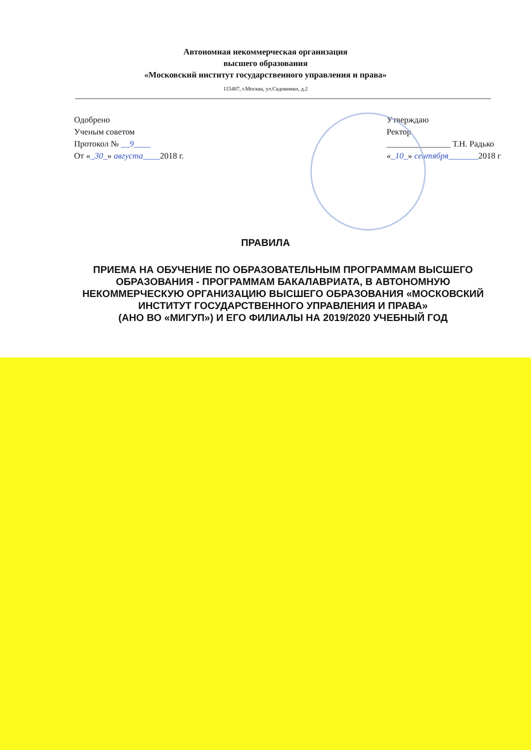Автономная некоммерческая организация
высшего образования
«Московский институт государственного управления и права»
115487, г.Москва, ул.Садовники, д.2
Одобрено
Ученым советом
Протокол № __9____
От «_30_» августа____2018 г.
Утверждаю
Ректор
_______________ Т.Н. Радько
«_10_» сентября_______2018 г
ПРАВИЛА
ПРИЕМА НА ОБУЧЕНИЕ ПО ОБРАЗОВАТЕЛЬНЫМ ПРОГРАММАМ ВЫСШЕГО ОБРАЗОВАНИЯ - ПРОГРАММАМ БАКАЛАВРИАТА, В АВТОНОМНУЮ НЕКОММЕРЧЕСКУЮ ОРГАНИЗАЦИЮ ВЫСШЕГО ОБРАЗОВАНИЯ «МОСКОВСКИЙ ИНСТИТУТ ГОСУДАРСТВЕННОГО УПРАВЛЕНИЯ И ПРАВА»
(АНО ВО «МИГУП») И ЕГО ФИЛИАЛЫ НА 2019/2020 УЧЕБНЫЙ ГОД